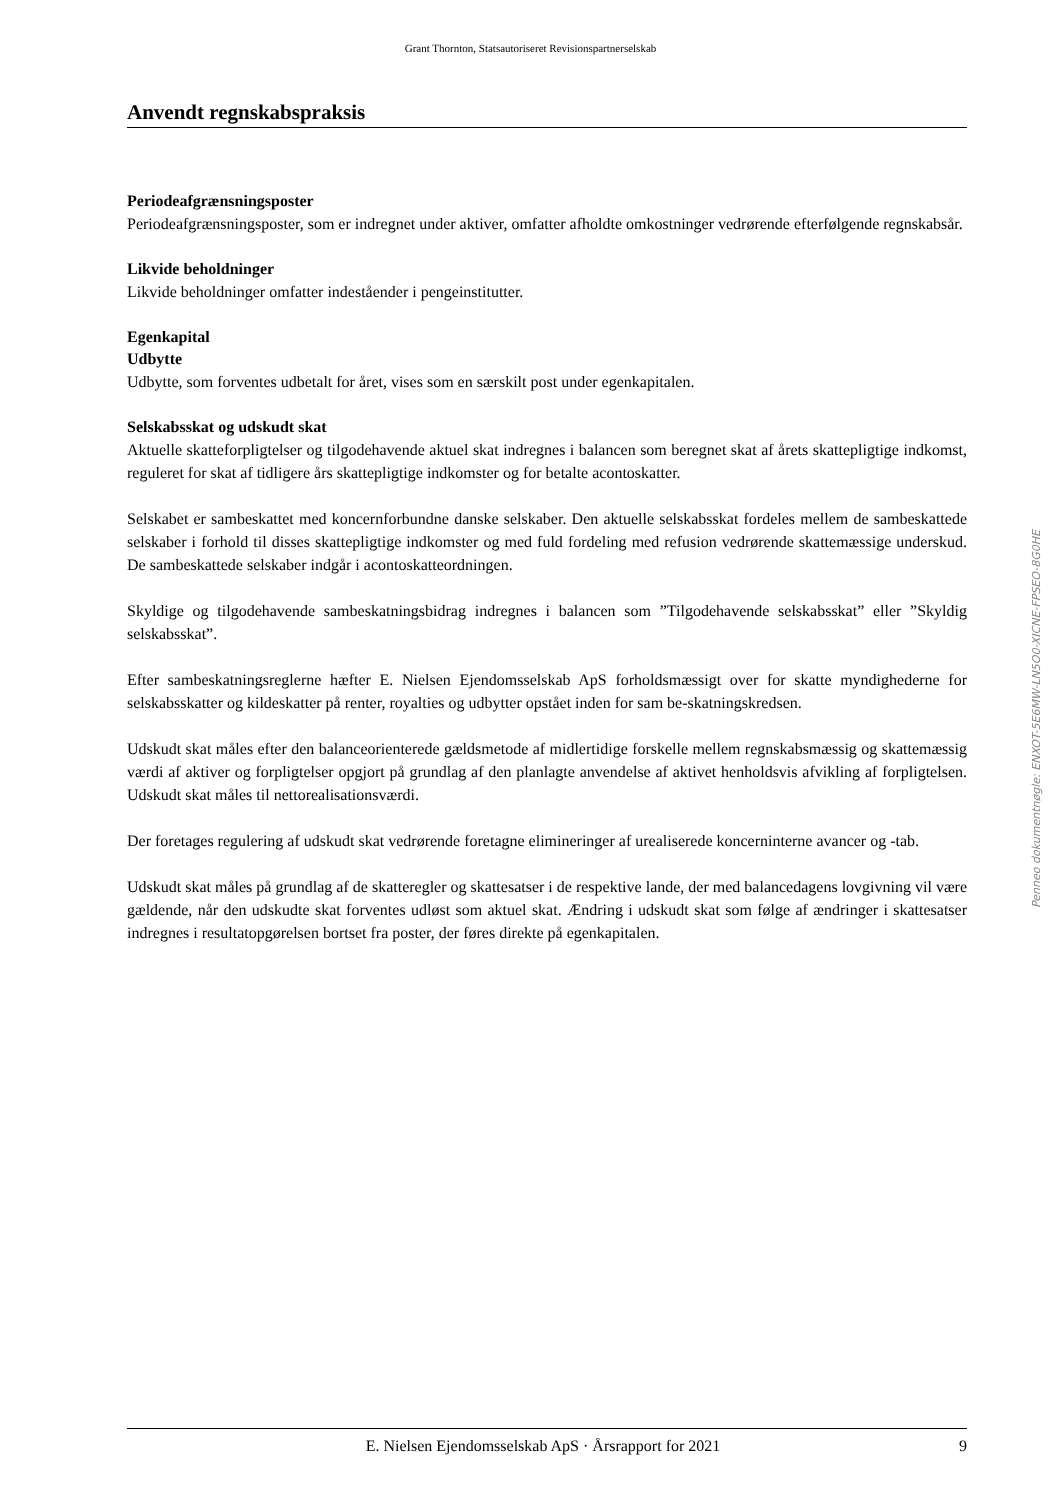Grant Thornton, Statsautoriseret Revisionspartnerselskab
Anvendt regnskabspraksis
Periodeafgrænsningsposter
Periodeafgrænsningsposter, som er indregnet under aktiver, omfatter afholdte omkostninger vedrørende efterfølgende regnskabsår.
Likvide beholdninger
Likvide beholdninger omfatter indeståender i pengeinstitutter.
Egenkapital
Udbytte
Udbytte, som forventes udbetalt for året, vises som en særskilt post under egenkapitalen.
Selskabsskat og udskudt skat
Aktuelle skatteforpligtelser og tilgodehavende aktuel skat indregnes i balancen som beregnet skat af årets skattepligtige indkomst, reguleret for skat af tidligere års skattepligtige indkomster og for betalte acontoskatter.
Selskabet er sambeskattet med koncernforbundne danske selskaber. Den aktuelle selskabsskat fordeles mellem de sambeskattede selskaber i forhold til disses skattepligtige indkomster og med fuld fordeling med refusion vedrørende skattemæssige underskud. De sambeskattede selskaber indgår i acontoskatteordningen.
Skyldige og tilgodehavende sambeskatningsbidrag indregnes i balancen som ”Tilgodehavende selskabsskat” eller ”Skyldig selskabsskat”.
Efter sambeskatningsreglerne hæfter E. Nielsen Ejendomsselskab ApS forholdsmæssigt over for skatte myndighederne for selskabsskatter og kildeskatter på renter, royalties og udbytter opstået inden for sam be-skatningskredsen.
Udskudt skat måles efter den balanceorienterede gældsmetode af midlertidige forskelle mellem regnskabsmæssig og skattemæssig værdi af aktiver og forpligtelser opgjort på grundlag af den planlagte anvendelse af aktivet henholdsvis afvikling af forpligtelsen. Udskudt skat måles til nettorealisationsværdi.
Der foretages regulering af udskudt skat vedrørende foretagne elimineringer af urealiserede koncerninterne avancer og -tab.
Udskudt skat måles på grundlag af de skatteregler og skattesatser i de respektive lande, der med balancedagens lovgivning vil være gældende, når den udskudte skat forventes udløst som aktuel skat. Ændring i udskudt skat som følge af ændringer i skattesatser indregnes i resultatopgørelsen bortset fra poster, der føres direkte på egenkapitalen.
Penneo dokumentnøgle: ENXOT-5E6MW-LN5O0-XICNE-FPSEO-8G0HE
E. Nielsen Ejendomsselskab ApS · Årsrapport for 2021 9